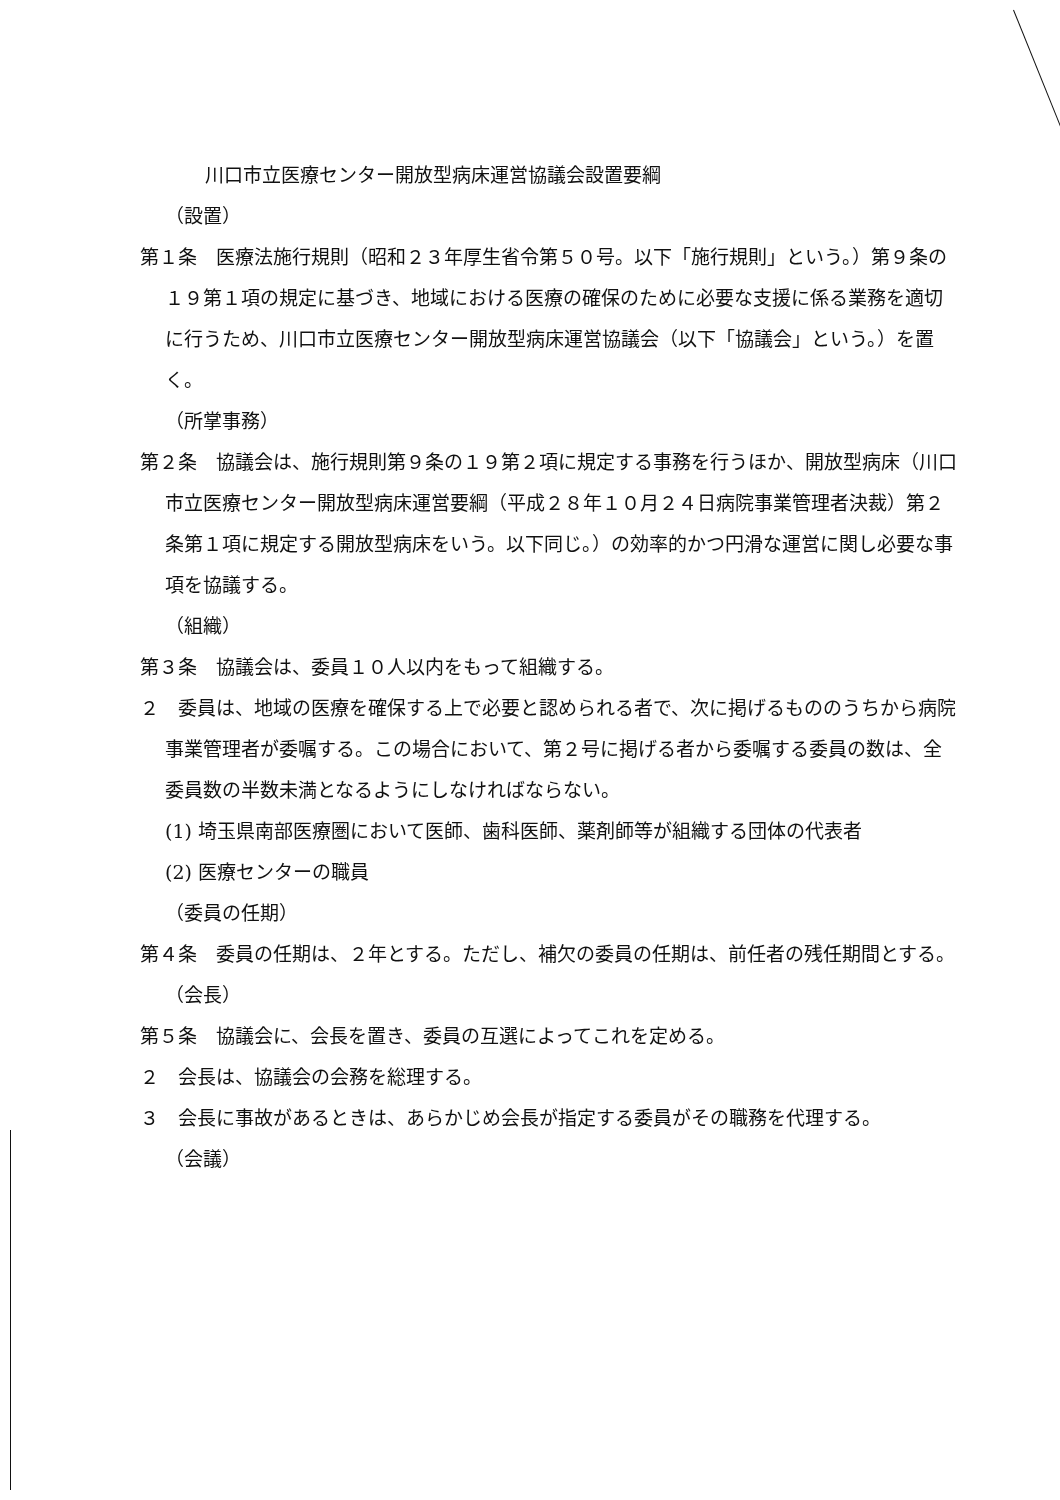川口市立医療センター開放型病床運営協議会設置要綱
（設置）
第１条　医療法施行規則（昭和２３年厚生省令第５０号。以下「施行規則」という。）第９条の１９第１項の規定に基づき、地域における医療の確保のために必要な支援に係る業務を適切に行うため、川口市立医療センター開放型病床運営協議会（以下「協議会」という。）を置く。
（所掌事務）
第２条　協議会は、施行規則第９条の１９第２項に規定する事務を行うほか、開放型病床（川口市立医療センター開放型病床運営要綱（平成２８年１０月２４日病院事業管理者決裁）第２条第１項に規定する開放型病床をいう。以下同じ。）の効率的かつ円滑な運営に関し必要な事項を協議する。
（組織）
第３条　協議会は、委員１０人以内をもって組織する。
２　委員は、地域の医療を確保する上で必要と認められる者で、次に掲げるもののうちから病院事業管理者が委嘱する。この場合において、第２号に掲げる者から委嘱する委員の数は、全委員数の半数未満となるようにしなければならない。
(1) 埼玉県南部医療圏において医師、歯科医師、薬剤師等が組織する団体の代表者
(2) 医療センターの職員
（委員の任期）
第４条　委員の任期は、２年とする。ただし、補欠の委員の任期は、前任者の残任期間とする。
（会長）
第５条　協議会に、会長を置き、委員の互選によってこれを定める。
２　会長は、協議会の会務を総理する。
３　会長に事故があるときは、あらかじめ会長が指定する委員がその職務を代理する。
（会議）